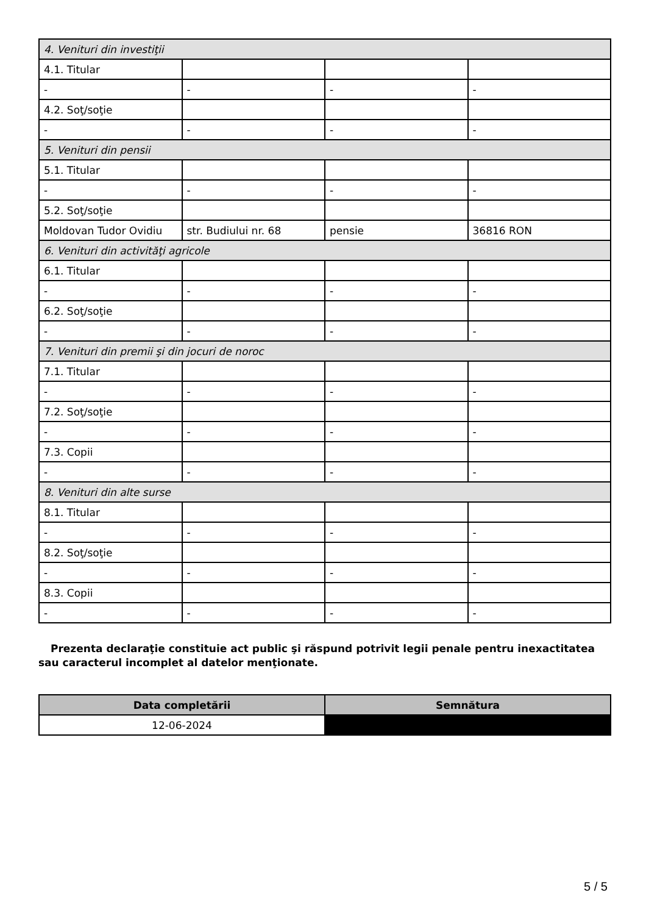| 4. Venituri din investiţii | | | |
| 4.1. Titular | | | |
| - | - | - | - |
| 4.2. Soţ/soţie | | | |
| - | - | - | - |
| 5. Venituri din pensii | | | |
| 5.1. Titular | | | |
| - | - | - | - |
| 5.2. Soţ/soţie | | | |
| Moldovan Tudor Ovidiu | str. Budiului nr. 68 | pensie | 36816 RON |
| 6. Venituri din activităţi agricole | | | |
| 6.1. Titular | | | |
| - | - | - | - |
| 6.2. Soţ/soţie | | | |
| - | - | - | - |
| 7. Venituri din premii şi din jocuri de noroc | | | |
| 7.1. Titular | | | |
| - | - | - | - |
| 7.2. Soţ/soţie | | | |
| - | - | - | - |
| 7.3. Copii | | | |
| - | - | - | - |
| 8. Venituri din alte surse | | | |
| 8.1. Titular | | | |
| - | - | - | - |
| 8.2. Soţ/soţie | | | |
| - | - | - | - |
| 8.3. Copii | | | |
| - | - | - | - |
Prezenta declaraţie constituie act public şi răspund potrivit legii penale pentru inexactitatea sau caracterul incomplet al datelor menţionate.
| Data completării | Semnătura |
| --- | --- |
| 12-06-2024 | |
5 / 5